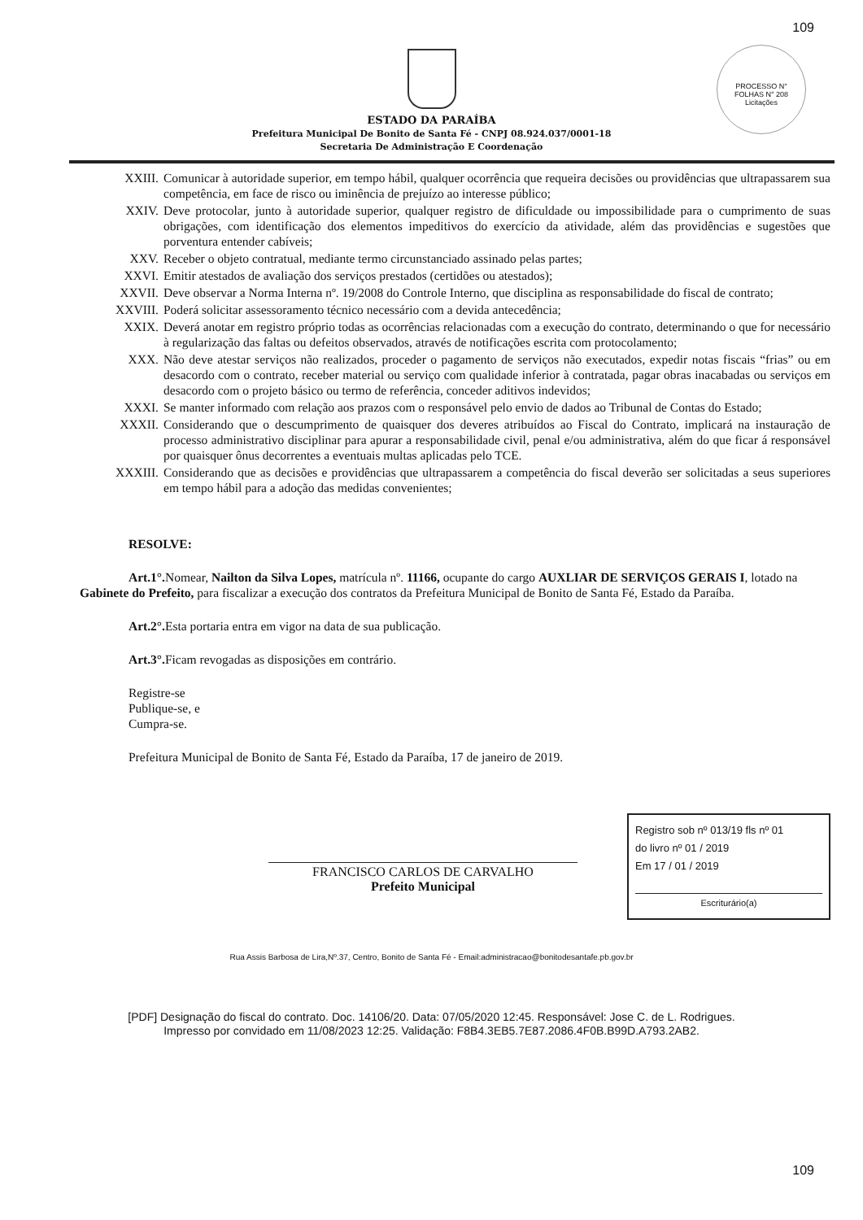109
ESTADO DA PARAÍBA
Prefeitura Municipal De Bonito de Santa Fé - CNPJ 08.924.037/0001-18
Secretaria De Administração E Coordenação
PROCESSO N°
FOLHAS N° 208
Licitações
XXIII. Comunicar à autoridade superior, em tempo hábil, qualquer ocorrência que requeira decisões ou providências que ultrapassarem sua competência, em face de risco ou iminência de prejuízo ao interesse público;
XXIV. Deve protocolar, junto à autoridade superior, qualquer registro de dificuldade ou impossibilidade para o cumprimento de suas obrigações, com identificação dos elementos impeditivos do exercício da atividade, além das providências e sugestões que porventura entender cabíveis;
XXV. Receber o objeto contratual, mediante termo circunstanciado assinado pelas partes;
XXVI. Emitir atestados de avaliação dos serviços prestados (certidões ou atestados);
XXVII. Deve observar a Norma Interna nº. 19/2008 do Controle Interno, que disciplina as responsabilidade do fiscal de contrato;
XXVIII. Poderá solicitar assessoramento técnico necessário com a devida antecedência;
XXIX. Deverá anotar em registro próprio todas as ocorrências relacionadas com a execução do contrato, determinando o que for necessário à regularização das faltas ou defeitos observados, através de notificações escrita com protocolamento;
XXX. Não deve atestar serviços não realizados, proceder o pagamento de serviços não executados, expedir notas fiscais “frias” ou em desacordo com o contrato, receber material ou serviço com qualidade inferior à contratada, pagar obras inacabadas ou serviços em desacordo com o projeto básico ou termo de referência, conceder aditivos indevidos;
XXXI. Se manter informado com relação aos prazos com o responsável pelo envio de dados ao Tribunal de Contas do Estado;
XXXII. Considerando que o descumprimento de quaisquer dos deveres atribuídos ao Fiscal do Contrato, implicará na instauração de processo administrativo disciplinar para apurar a responsabilidade civil, penal e/ou administrativa, além do que ficar á responsável por quaisquer ônus decorrentes a eventuais multas aplicadas pelo TCE.
XXXIII. Considerando que as decisões e providências que ultrapassarem a competência do fiscal deverão ser solicitadas a seus superiores em tempo hábil para a adoção das medidas convenientes;
RESOLVE:
Art.1°. Nomear, Nailton da Silva Lopes, matrícula nº. 11166, ocupante do cargo AUXLIAR DE SERVIÇOS GERAIS I, lotado na Gabinete do Prefeito, para fiscalizar a execução dos contratos da Prefeitura Municipal de Bonito de Santa Fé, Estado da Paraíba.
Art.2°. Esta portaria entra em vigor na data de sua publicação.
Art.3°. Ficam revogadas as disposições em contrário.
Registre-se
Publique-se, e
Cumpra-se.
Prefeitura Municipal de Bonito de Santa Fé, Estado da Paraíba, 17 de janeiro de 2019.
FRANCISCO CARLOS DE CARVALHO
Prefeito Municipal
Registro sob nº 013/19 fls nº 01
do livro nº 01 / 2019
Em 17 / 01 / 2019
Escriturário(a)
Rua Assis Barbosa de Lira,Nº.37, Centro, Bonito de Santa Fé - Email:administracao@bonitodesantafe.pb.gov.br
109
[PDF] Designação do fiscal do contrato. Doc. 14106/20. Data: 07/05/2020 12:45. Responsável: Jose C. de L. Rodrigues.
Impresso por convidado em 11/08/2023 12:25. Validação: F8B4.3EB5.7E87.2086.4F0B.B99D.A793.2AB2.